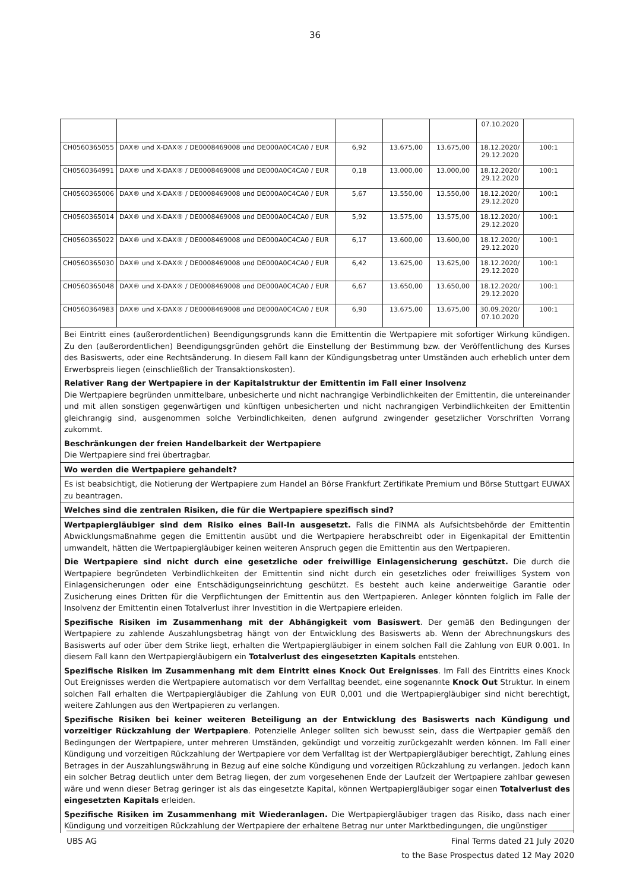36
| | | | | | 07.10.2020 | |
| CH0560365055 | DAX® und X-DAX® / DE0008469008 und DE000A0C4CA0 / EUR | 6,92 | 13.675,00 | 13.675,00 | 18.12.2020/ 29.12.2020 | 100:1 |
| CH0560364991 | DAX® und X-DAX® / DE0008469008 und DE000A0C4CA0 / EUR | 0,18 | 13.000,00 | 13.000,00 | 18.12.2020/ 29.12.2020 | 100:1 |
| CH0560365006 | DAX® und X-DAX® / DE0008469008 und DE000A0C4CA0 / EUR | 5,67 | 13.550,00 | 13.550,00 | 18.12.2020/ 29.12.2020 | 100:1 |
| CH0560365014 | DAX® und X-DAX® / DE0008469008 und DE000A0C4CA0 / EUR | 5,92 | 13.575,00 | 13.575,00 | 18.12.2020/ 29.12.2020 | 100:1 |
| CH0560365022 | DAX® und X-DAX® / DE0008469008 und DE000A0C4CA0 / EUR | 6,17 | 13.600,00 | 13.600,00 | 18.12.2020/ 29.12.2020 | 100:1 |
| CH0560365030 | DAX® und X-DAX® / DE0008469008 und DE000A0C4CA0 / EUR | 6,42 | 13.625,00 | 13.625,00 | 18.12.2020/ 29.12.2020 | 100:1 |
| CH0560365048 | DAX® und X-DAX® / DE0008469008 und DE000A0C4CA0 / EUR | 6,67 | 13.650,00 | 13.650,00 | 18.12.2020/ 29.12.2020 | 100:1 |
| CH0560364983 | DAX® und X-DAX® / DE0008469008 und DE000A0C4CA0 / EUR | 6,90 | 13.675,00 | 13.675,00 | 30.09.2020/ 07.10.2020 | 100:1 |
Bei Eintritt eines (außerordentlichen) Beendigungsgrunds kann die Emittentin die Wertpapiere mit sofortiger Wirkung kündigen. Zu den (außerordentlichen) Beendigungsgründen gehört die Einstellung der Bestimmung bzw. der Veröffentlichung des Kurses des Basiswerts, oder eine Rechtsänderung. In diesem Fall kann der Kündigungsbetrag unter Umständen auch erheblich unter dem Erwerbspreis liegen (einschließlich der Transaktionskosten).
Relativer Rang der Wertpapiere in der Kapitalstruktur der Emittentin im Fall einer Insolvenz
Die Wertpapiere begründen unmittelbare, unbesicherte und nicht nachrangige Verbindlichkeiten der Emittentin, die untereinander und mit allen sonstigen gegenwärtigen und künftigen unbesicherten und nicht nachrangigen Verbindlichkeiten der Emittentin gleichrangig sind, ausgenommen solche Verbindlichkeiten, denen aufgrund zwingender gesetzlicher Vorschriften Vorrang zukommt.
Beschränkungen der freien Handelbarkeit der Wertpapiere
Die Wertpapiere sind frei übertragbar.
Wo werden die Wertpapiere gehandelt?
Es ist beabsichtigt, die Notierung der Wertpapiere zum Handel an Börse Frankfurt Zertifikate Premium und Börse Stuttgart EUWAX zu beantragen.
Welches sind die zentralen Risiken, die für die Wertpapiere spezifisch sind?
Wertpapiergläubiger sind dem Risiko eines Bail-In ausgesetzt. Falls die FINMA als Aufsichtsbehörde der Emittentin Abwicklungsmaßnahme gegen die Emittentin ausübt und die Wertpapiere herabschreibt oder in Eigenkapital der Emittentin umwandelt, hätten die Wertpapiergläubiger keinen weiteren Anspruch gegen die Emittentin aus den Wertpapieren.
Die Wertpapiere sind nicht durch eine gesetzliche oder freiwillige Einlagensicherung geschützt. Die durch die Wertpapiere begründeten Verbindlichkeiten der Emittentin sind nicht durch ein gesetzliches oder freiwilliges System von Einlagensicherungen oder eine Entschädigungseinrichtung geschützt. Es besteht auch keine anderweitige Garantie oder Zusicherung eines Dritten für die Verpflichtungen der Emittentin aus den Wertpapieren. Anleger könnten folglich im Falle der Insolvenz der Emittentin einen Totalverlust ihrer Investition in die Wertpapiere erleiden.
Spezifische Risiken im Zusammenhang mit der Abhängigkeit vom Basiswert. Der gemäß den Bedingungen der Wertpapiere zu zahlende Auszahlungsbetrag hängt von der Entwicklung des Basiswerts ab. Wenn der Abrechnungskurs des Basiswerts auf oder über dem Strike liegt, erhalten die Wertpapiergläubiger in einem solchen Fall die Zahlung von EUR 0.001. In diesem Fall kann den Wertpapiergläubigern ein Totalverlust des eingesetzten Kapitals entstehen.
Spezifische Risiken im Zusammenhang mit dem Eintritt eines Knock Out Ereignisses. Im Fall des Eintritts eines Knock Out Ereignisses werden die Wertpapiere automatisch vor dem Verfalltag beendet, eine sogenannte Knock Out Struktur. In einem solchen Fall erhalten die Wertpapiergläubiger die Zahlung von EUR 0,001 und die Wertpapiergläubiger sind nicht berechtigt, weitere Zahlungen aus den Wertpapieren zu verlangen.
Spezifische Risiken bei keiner weiteren Beteiligung an der Entwicklung des Basiswerts nach Kündigung und vorzeitiger Rückzahlung der Wertpapiere. Potenzielle Anleger sollten sich bewusst sein, dass die Wertpapier gemäß den Bedingungen der Wertpapiere, unter mehreren Umständen, gekündigt und vorzeitig zurückgezahlt werden können. Im Fall einer Kündigung und vorzeitigen Rückzahlung der Wertpapiere vor dem Verfalltag ist der Wertpapiergläubiger berechtigt, Zahlung eines Betrages in der Auszahlungswährung in Bezug auf eine solche Kündigung und vorzeitigen Rückzahlung zu verlangen. Jedoch kann ein solcher Betrag deutlich unter dem Betrag liegen, der zum vorgesehenen Ende der Laufzeit der Wertpapiere zahlbar gewesen wäre und wenn dieser Betrag geringer ist als das eingesetzte Kapital, können Wertpapiergläubiger sogar einen Totalverlust des eingesetzten Kapitals erleiden.
Spezifische Risiken im Zusammenhang mit Wiederanlagen. Die Wertpapiergläubiger tragen das Risiko, dass nach einer Kündigung und vorzeitigen Rückzahlung der Wertpapiere der erhaltene Betrag nur unter Marktbedingungen, die ungünstiger
UBS AG Final Terms dated 21 July 2020
to the Base Prospectus dated 12 May 2020